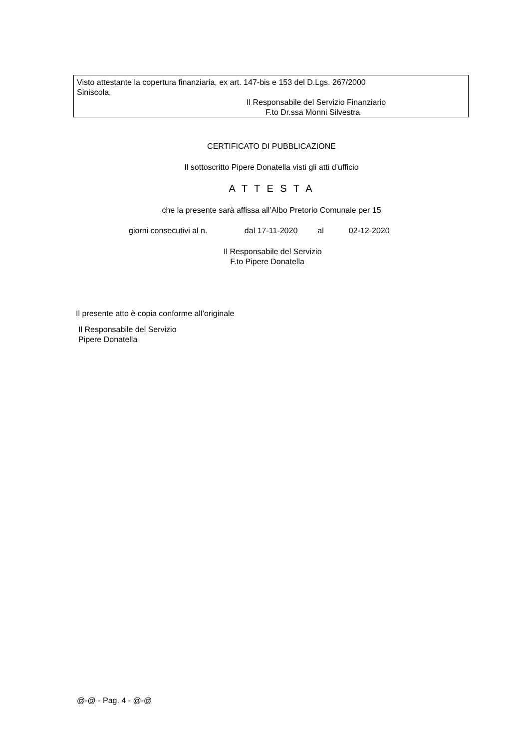Visto attestante la copertura finanziaria, ex art. 147-bis e 153 del D.Lgs. 267/2000
Siniscola,
Il Responsabile del Servizio Finanziario
F.to Dr.ssa Monni Silvestra
CERTIFICATO DI PUBBLICAZIONE
Il sottoscritto Pipere Donatella visti gli atti d’ufficio
A T T E S T A
che la presente sarà affissa all’Albo Pretorio Comunale per 15
giorni consecutivi al n. dal 17-11-2020 al 02-12-2020
Il Responsabile del Servizio
F.to Pipere Donatella
Il presente atto è copia conforme all’originale
Il Responsabile del Servizio
Pipere Donatella
@-@ - Pag. 4 - @-@